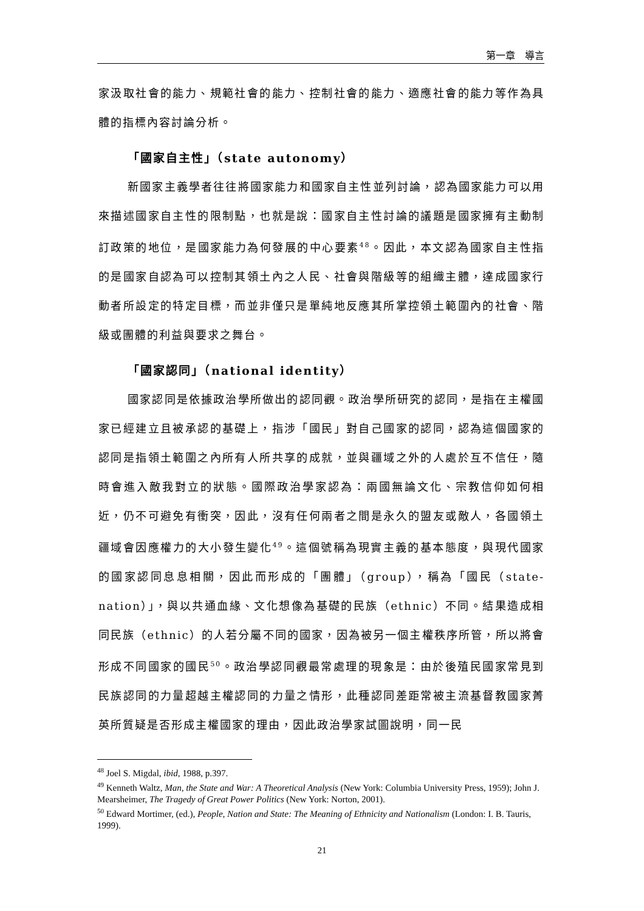第一章　導言
家汲取社會的能力、規範社會的能力、控制社會的能力、適應社會的能力等作為具體的指標內容討論分析。
「國家自主性」（state autonomy）
新國家主義學者往往將國家能力和國家自主性並列討論，認為國家能力可以用來描述國家自主性的限制點，也就是說：國家自主性討論的議題是國家擁有主動制訂政策的地位，是國家能力為何發展的中心要素<sup>48</sup>。因此，本文認為國家自主性指的是國家自認為可以控制其領土內之人民、社會與階級等的組織主體，達成國家行動者所設定的特定目標，而並非僅只是單純地反應其所掌控領土範圍內的社會、階級或團體的利益與要求之舞台。
「國家認同」（national identity）
國家認同是依據政治學所做出的認同觀。政治學所研究的認同，是指在主權國家已經建立且被承認的基礎上，指涉「國民」對自己國家的認同，認為這個國家的認同是指領土範圍之內所有人所共享的成就，並與疆域之外的人處於互不信任，隨時會進入敵我對立的狀態。國際政治學家認為：兩國無論文化、宗教信仰如何相近，仍不可避免有衝突，因此，沒有任何兩者之間是永久的盟友或敵人，各國領土疆域會因應權力的大小發生變化<sup>49</sup>。這個號稱為現實主義的基本態度，與現代國家的國家認同息息相關，因此而形成的「團體」（group），稱為「國民（state-nation）」，與以共通血緣、文化想像為基礎的民族（ethnic）不同。結果造成相同民族（ethnic）的人若分屬不同的國家，因為被另一個主權秩序所管，所以將會形成不同國家的國民<sup>50</sup>。政治學認同觀最常處理的現象是：由於後殖民國家常見到民族認同的力量超越主權認同的力量之情形，此種認同差距常被主流基督教國家菁英所質疑是否形成主權國家的理由，因此政治學家試圖說明，同一民
<sup>48</sup> Joel S. Migdal, ibid, 1988, p.397.
<sup>49</sup> Kenneth Waltz, Man, the State and War: A Theoretical Analysis (New York: Columbia University Press, 1959); John J. Mearsheimer, The Tragedy of Great Power Politics (New York: Norton, 2001).
<sup>50</sup> Edward Mortimer, (ed.), People, Nation and State: The Meaning of Ethnicity and Nationalism (London: I. B. Tauris, 1999).
21